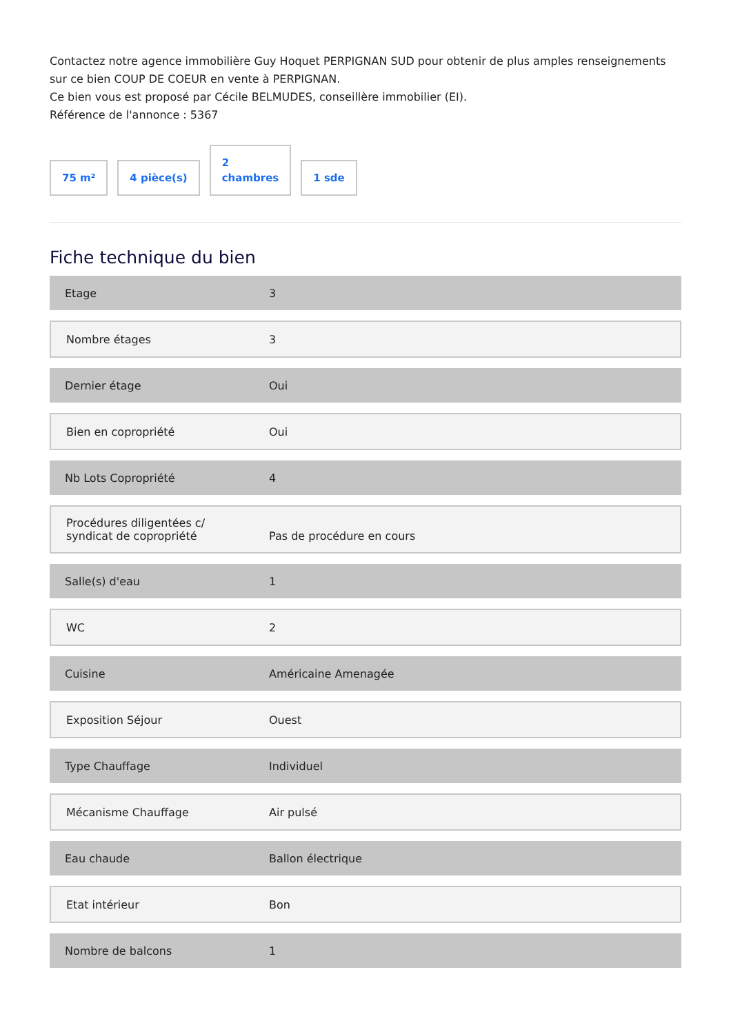Contactez notre agence immobilière Guy Hoquet PERPIGNAN SUD pour obtenir de plus amples renseignements sur ce bien COUP DE COEUR en vente à PERPIGNAN.
Ce bien vous est proposé par Cécile BELMUDES, conseillère immobilier (EI).
Référence de l'annonce : 5367
75 m²
4 pièce(s)
2
chambres
1 sde
Fiche technique du bien
| Etage | 3 |
| Nombre étages | 3 |
| Dernier étage | Oui |
| Bien en copropriété | Oui |
| Nb Lots Copropriété | 4 |
| Procédures diligentées c/ syndicat de copropriété | Pas de procédure en cours |
| Salle(s) d'eau | 1 |
| WC | 2 |
| Cuisine | Américaine Amenagée |
| Exposition Séjour | Ouest |
| Type Chauffage | Individuel |
| Mécanisme Chauffage | Air pulsé |
| Eau chaude | Ballon électrique |
| Etat intérieur | Bon |
| Nombre de balcons | 1 |